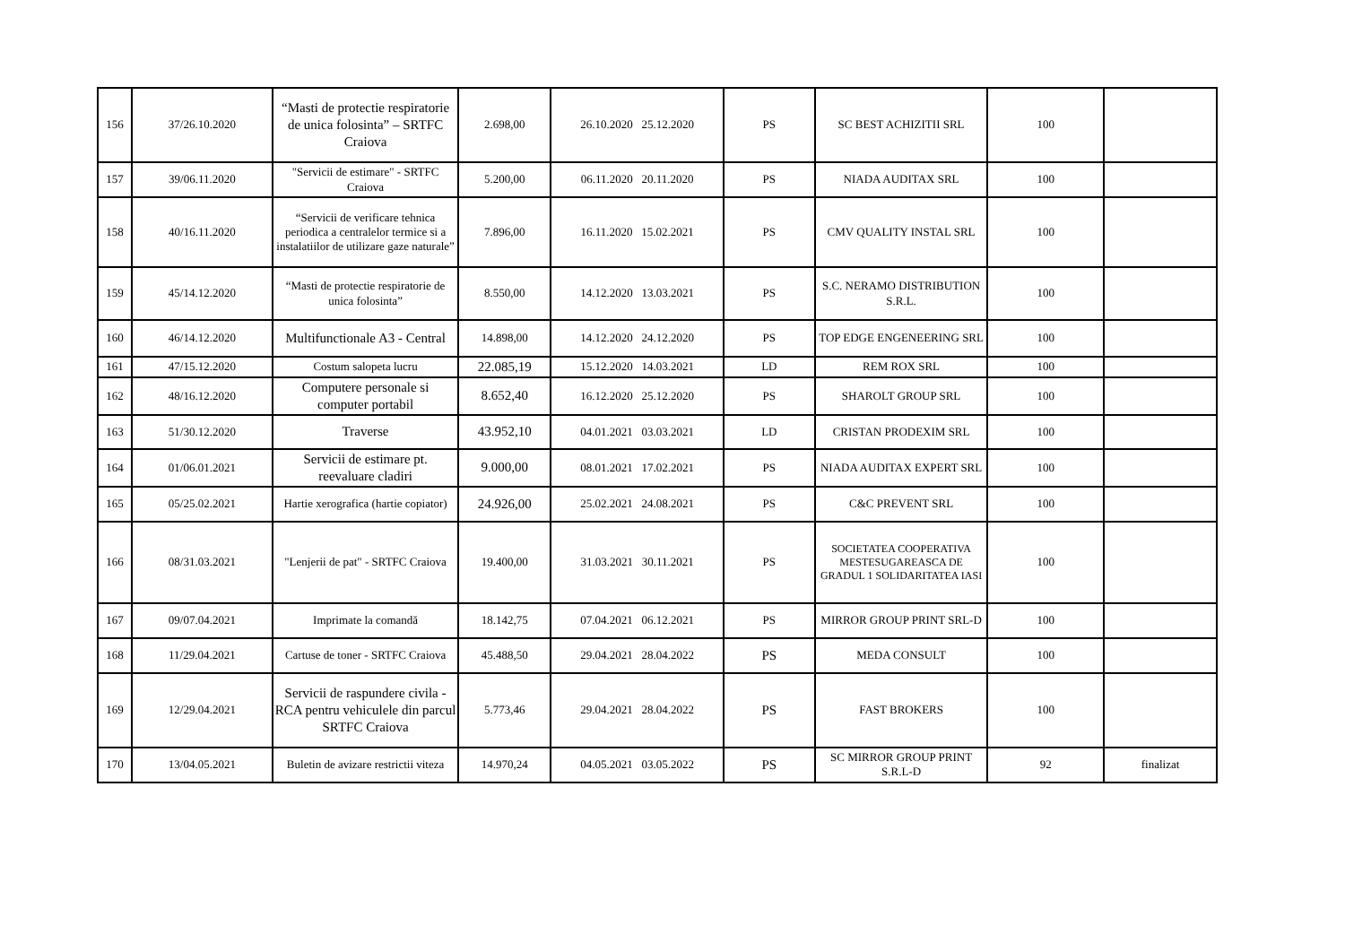| 156 | 37/26.10.2020 | “Masti de protectie respiratorie de unica folosinta” – SRTFC Craiova | 2.698,00 | 26.10.2020 25.12.2020 | PS | SC BEST ACHIZITII SRL | 100 | |
| 157 | 39/06.11.2020 | "Servicii de estimare" - SRTFC Craiova | 5.200,00 | 06.11.2020 20.11.2020 | PS | NIADA AUDITAX SRL | 100 | |
| 158 | 40/16.11.2020 | “Servicii de verificare tehnica periodica a centralelor termice si a instalatiilor de utilizare gaze naturale” | 7.896,00 | 16.11.2020 15.02.2021 | PS | CMV QUALITY INSTAL SRL | 100 | |
| 159 | 45/14.12.2020 | “Masti de protectie respiratorie de unica folosinta” | 8.550,00 | 14.12.2020 13.03.2021 | PS | S.C. NERAMO DISTRIBUTION S.R.L. | 100 | |
| 160 | 46/14.12.2020 | Multifunctionale A3 - Central | 14.898,00 | 14.12.2020 24.12.2020 | PS | TOP EDGE ENGENEERING SRL | 100 | |
| 161 | 47/15.12.2020 | Costum salopeta lucru | 22.085,19 | 15.12.2020 14.03.2021 | LD | REM ROX SRL | 100 | |
| 162 | 48/16.12.2020 | Computere personale si computer portabil | 8.652,40 | 16.12.2020 25.12.2020 | PS | SHAROLT GROUP SRL | 100 | |
| 163 | 51/30.12.2020 | Traverse | 43.952,10 | 04.01.2021 03.03.2021 | LD | CRISTAN PRODEXIM SRL | 100 | |
| 164 | 01/06.01.2021 | Servicii de estimare pt. reevaluare cladiri | 9.000,00 | 08.01.2021 17.02.2021 | PS | NIADA AUDITAX EXPERT SRL | 100 | |
| 165 | 05/25.02.2021 | Hartie xerografica (hartie copiator) | 24.926,00 | 25.02.2021 24.08.2021 | PS | C&C PREVENT SRL | 100 | |
| 166 | 08/31.03.2021 | "Lenjerii de pat" - SRTFC Craiova | 19.400,00 | 31.03.2021 30.11.2021 | PS | SOCIETATEA COOPERATIVA MESTESUGAREASCA DE GRADUL 1 SOLIDARITATEA IASI | 100 | |
| 167 | 09/07.04.2021 | Imprimate la comandă | 18.142,75 | 07.04.2021 06.12.2021 | PS | MIRROR GROUP PRINT SRL-D | 100 | |
| 168 | 11/29.04.2021 | Cartuse de toner - SRTFC Craiova | 45.488,50 | 29.04.2021 28.04.2022 | PS | MEDA CONSULT | 100 | |
| 169 | 12/29.04.2021 | Servicii de raspundere civila - RCA pentru vehiculele din parcul SRTFC Craiova | 5.773,46 | 29.04.2021 28.04.2022 | PS | FAST BROKERS | 100 | |
| 170 | 13/04.05.2021 | Buletin de avizare restrictii viteza | 14.970,24 | 04.05.2021 03.05.2022 | PS | SC MIRROR GROUP PRINT S.R.L-D | 92 | finalizat |